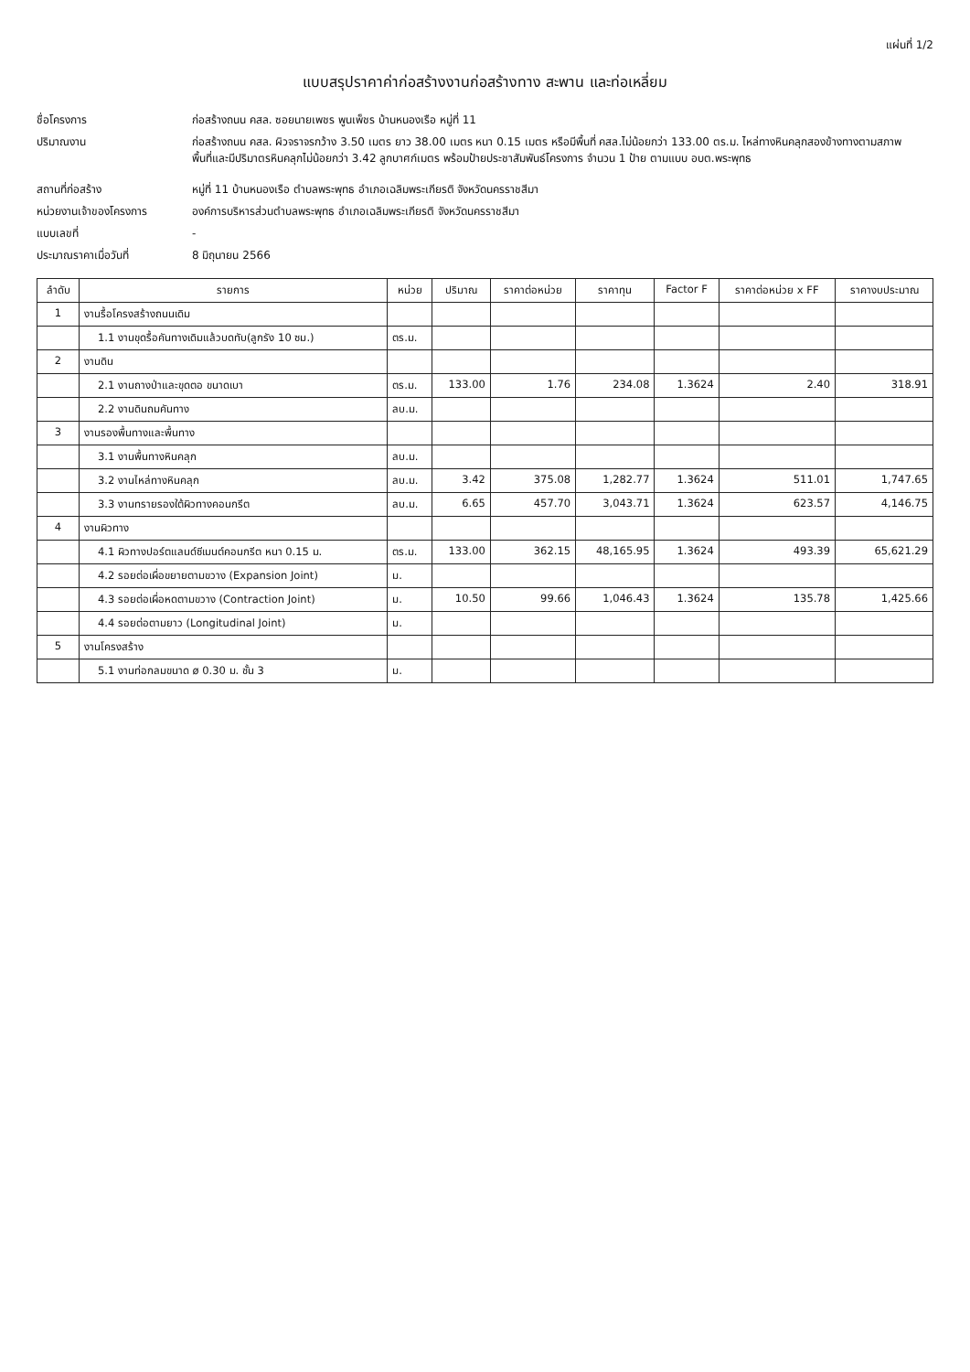แผ่นที่ 1/2
แบบสรุปราคาค่าก่อสร้างงานก่อสร้างทาง สะพาน และท่อเหลี่ยม
ชื่อโครงการ
ก่อสร้างถนน คสล. ซอยนายเพชร พูนเพ็ชร บ้านหนองเรือ หมู่ที่ 11
ปริมาณงาน
ก่อสร้างถนน คสล. ผิวจราจรกว้าง 3.50 เมตร ยาว 38.00 เมตร หนา 0.15 เมตร หรือมีพื้นที่ คสล.ไม่น้อยกว่า 133.00 ตร.ม. ไหล่ทางหินคลุกสองข้างทางตามสภาพ
พื้นที่และมีปริมาตรหินคลุกไม่น้อยกว่า 3.42 ลูกบาศก์เมตร พร้อมป้ายประชาสัมพันธ์โครงการ จำนวน 1 ป้าย ตามแบบ อบต.พระพุทธ
สถานที่ก่อสร้าง
หมู่ที่ 11 บ้านหนองเรือ ตำบลพระพุทธ อำเภอเฉลิมพระเกียรติ จังหวัดนครราชสีมา
หน่วยงานเจ้าของโครงการ
องค์การบริหารส่วนตำบลพระพุทธ อำเภอเฉลิมพระเกียรติ จังหวัดนครราชสีมา
แบบเลขที่
-
ประมาณราคาเมื่อวันที่
8 มิถุนายน 2566
| ลำดับ | รายการ | หน่วย | ปริมาณ | ราคาต่อหน่วย | ราคาทุน | Factor F | ราคาต่อหน่วย x FF | ราคางบประมาณ |
| --- | --- | --- | --- | --- | --- | --- | --- | --- |
| 1 | งานรื้อโครงสร้างถนนเดิม | | | | | | | |
| | 1.1 งานขุดรื้อคันทางเดิมแล้วบดทับ(ลูกรัง 10 ซม.) | ตร.ม. | | | | | | |
| 2 | งานดิน | | | | | | | |
| | 2.1 งานถางป่าและขุดตอ ขนาดเบา | ตร.ม. | 133.00 | 1.76 | 234.08 | 1.3624 | 2.40 | 318.91 |
| | 2.2 งานดินถมคันทาง | ลบ.ม. | | | | | | |
| 3 | งานรองพื้นทางและพื้นทาง | | | | | | | |
| | 3.1 งานพื้นทางหินคลุก | ลบ.ม. | | | | | | |
| | 3.2 งานไหล่ทางหินคลุก | ลบ.ม. | 3.42 | 375.08 | 1,282.77 | 1.3624 | 511.01 | 1,747.65 |
| | 3.3 งานทรายรองใต้ผิวทางคอนกรีต | ลบ.ม. | 6.65 | 457.70 | 3,043.71 | 1.3624 | 623.57 | 4,146.75 |
| 4 | งานผิวทาง | | | | | | | |
| | 4.1 ผิวทางปอร์ตแลนด์ซีเมนต์คอนกรีต หนา 0.15 ม. | ตร.ม. | 133.00 | 362.15 | 48,165.95 | 1.3624 | 493.39 | 65,621.29 |
| | 4.2 รอยต่อเผื่อขยายตามขวาง (Expansion Joint) | ม. | | | | | | |
| | 4.3 รอยต่อเผื่อหดตามขวาง (Contraction Joint) | ม. | 10.50 | 99.66 | 1,046.43 | 1.3624 | 135.78 | 1,425.66 |
| | 4.4 รอยต่อตามยาว (Longitudinal Joint) | ม. | | | | | | |
| 5 | งานโครงสร้าง | | | | | | | |
| | 5.1 งานท่อกลมขนาด ø 0.30 ม. ชั้น 3 | ม. | | | | | | |